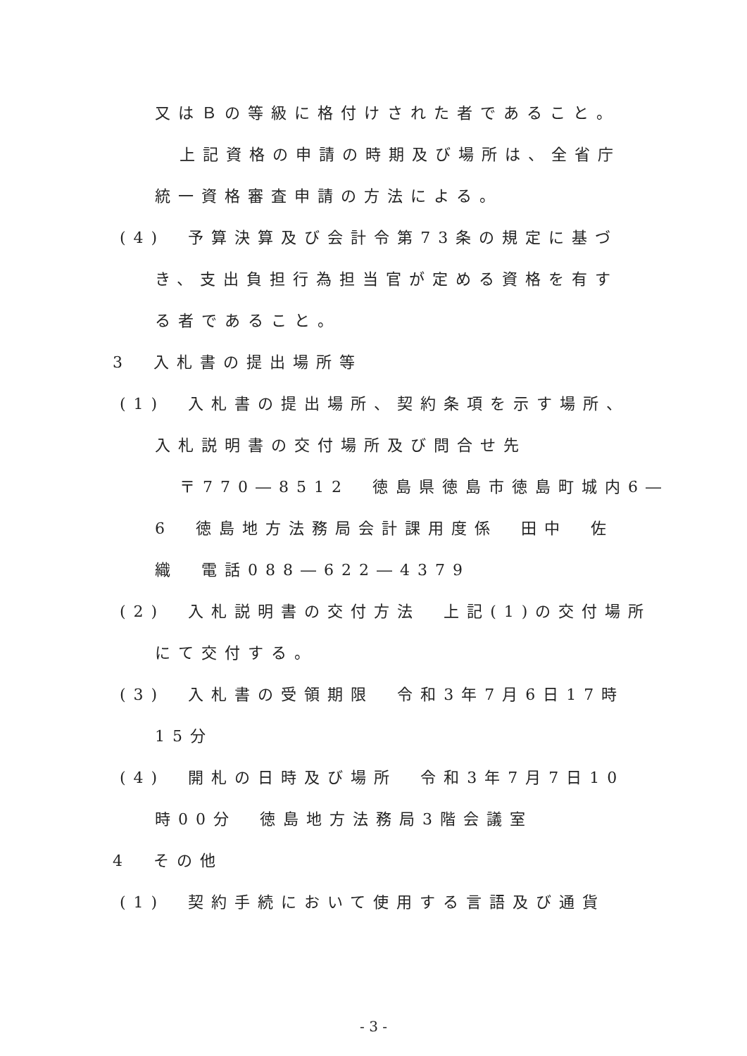又はＢの等級に格付けされた者であること。
上記資格の申請の時期及び場所は、全省庁
統一資格審査申請の方法による。
(4)　予算決算及び会計令第73条の規定に基づ
き、支出負担行為担当官が定める資格を有す
る者であること。
3　入札書の提出場所等
(1)　入札書の提出場所、契約条項を示す場所、
入札説明書の交付場所及び問合せ先
〒770―8512　徳島県徳島市徳島町城内6―
6　徳島地方法務局会計課用度係　田中　佐
織　電話088―622―4379
(2)　入札説明書の交付方法　上記(1)の交付場所
にて交付する。
(3)　入札書の受領期限　令和3年7月6日17時
15分
(4)　開札の日時及び場所　令和3年7月7日10
時00分　徳島地方法務局3階会議室
4　その他
(1)　契約手続において使用する言語及び通貨
- 3 -